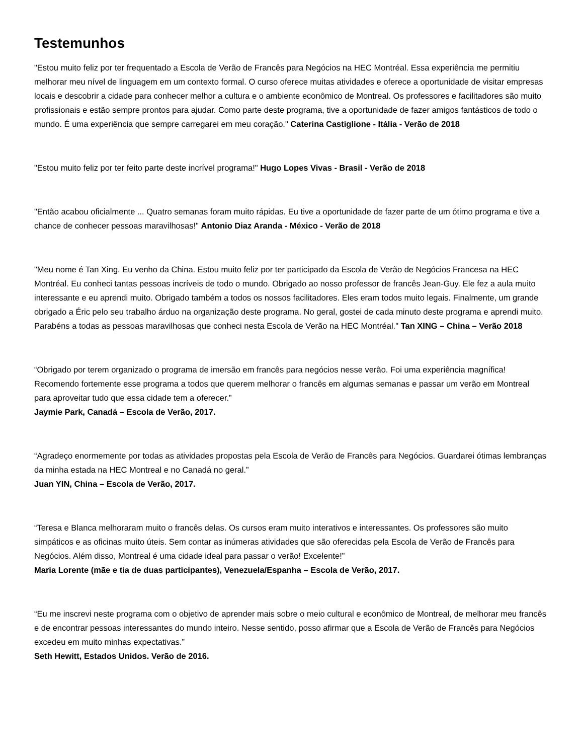Testemunhos
"Estou muito feliz por ter frequentado a Escola de Verão de Francês para Negócios na HEC Montréal. Essa experiência me permitiu melhorar meu nível de linguagem em um contexto formal. O curso oferece muitas atividades e oferece a oportunidade de visitar empresas locais e descobrir a cidade para conhecer melhor a cultura e o ambiente econômico de Montreal. Os professores e facilitadores são muito profissionais e estão sempre prontos para ajudar. Como parte deste programa, tive a oportunidade de fazer amigos fantásticos de todo o mundo. É uma experiência que sempre carregarei em meu coração." Caterina Castiglione - Itália - Verão de 2018
"Estou muito feliz por ter feito parte deste incrível programa!" Hugo Lopes Vivas - Brasil - Verão de 2018
"Então acabou oficialmente ... Quatro semanas foram muito rápidas. Eu tive a oportunidade de fazer parte de um ótimo programa e tive a chance de conhecer pessoas maravilhosas!" Antonio Diaz Aranda - México - Verão de 2018
"Meu nome é Tan Xing. Eu venho da China. Estou muito feliz por ter participado da Escola de Verão de Negócios Francesa na HEC Montréal. Eu conheci tantas pessoas incríveis de todo o mundo. Obrigado ao nosso professor de francês Jean-Guy. Ele fez a aula muito interessante e eu aprendi muito. Obrigado também a todos os nossos facilitadores. Eles eram todos muito legais. Finalmente, um grande obrigado a Éric pelo seu trabalho árduo na organização deste programa. No geral, gostei de cada minuto deste programa e aprendi muito. Parabéns a todas as pessoas maravilhosas que conheci nesta Escola de Verão na HEC Montréal." Tan XING – China – Verão 2018
“Obrigado por terem organizado o programa de imersão em francês para negócios nesse verão. Foi uma experiência magnífica! Recomendo fortemente esse programa a todos que querem melhorar o francês em algumas semanas e passar um verão em Montreal para aproveitar tudo que essa cidade tem a oferecer.”
Jaymie Park, Canadá – Escola de Verão, 2017.
“Agradeço enormemente por todas as atividades propostas pela Escola de Verão de Francês para Negócios. Guardarei ótimas lembranças da minha estada na HEC Montreal e no Canadá no geral.”
Juan YIN, China – Escola de Verão, 2017.
“Teresa e Blanca melhoraram muito o francês delas. Os cursos eram muito interativos e interessantes. Os professores são muito simpáticos e as oficinas muito úteis. Sem contar as inúmeras atividades que são oferecidas pela Escola de Verão de Francês para Negócios. Além disso, Montreal é uma cidade ideal para passar o verão! Excelente!”
Maria Lorente (mãe e tia de duas participantes), Venezuela/Espanha – Escola de Verão, 2017.
“Eu me inscrevi neste programa com o objetivo de aprender mais sobre o meio cultural e econômico de Montreal, de melhorar meu francês e de encontrar pessoas interessantes do mundo inteiro. Nesse sentido, posso afirmar que a Escola de Verão de Francês para Negócios excedeu em muito minhas expectativas.”
Seth Hewitt, Estados Unidos. Verão de 2016.